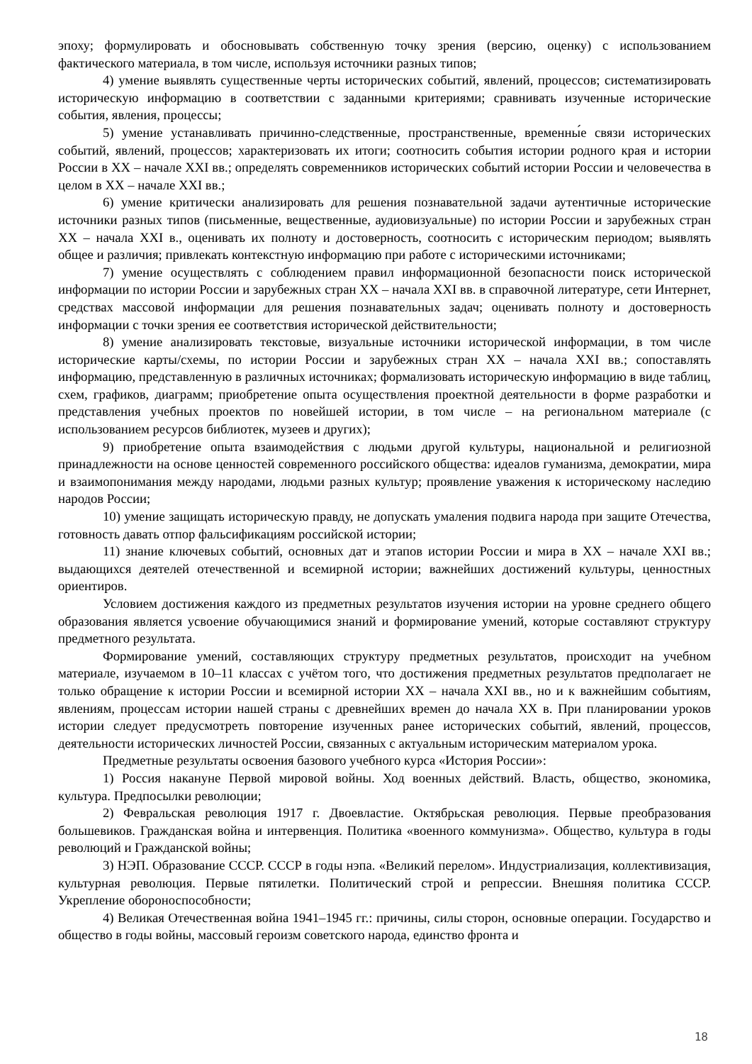эпоху; формулировать и обосновывать собственную точку зрения (версию, оценку) с использованием фактического материала, в том числе, используя источники разных типов;
4) умение выявлять существенные черты исторических событий, явлений, процессов; систематизировать историческую информацию в соответствии с заданными критериями; сравнивать изученные исторические события, явления, процессы;
5) умение устанавливать причинно-следственные, пространственные, временны́е связи исторических событий, явлений, процессов; характеризовать их итоги; соотносить события истории родного края и истории России в XX – начале XXI вв.; определять современников исторических событий истории России и человечества в целом в XX – начале XXI вв.;
6) умение критически анализировать для решения познавательной задачи аутентичные исторические источники разных типов (письменные, вещественные, аудиовизуальные) по истории России и зарубежных стран XX – начала XXI в., оценивать их полноту и достоверность, соотносить с историческим периодом; выявлять общее и различия; привлекать контекстную информацию при работе с историческими источниками;
7) умение осуществлять с соблюдением правил информационной безопасности поиск исторической информации по истории России и зарубежных стран XX – начала XXI вв. в справочной литературе, сети Интернет, средствах массовой информации для решения познавательных задач; оценивать полноту и достоверность информации с точки зрения ее соответствия исторической действительности;
8) умение анализировать текстовые, визуальные источники исторической информации, в том числе исторические карты/схемы, по истории России и зарубежных стран XX – начала XXI вв.; сопоставлять информацию, представленную в различных источниках; формализовать историческую информацию в виде таблиц, схем, графиков, диаграмм; приобретение опыта осуществления проектной деятельности в форме разработки и представления учебных проектов по новейшей истории, в том числе – на региональном материале (с использованием ресурсов библиотек, музеев и других);
9) приобретение опыта взаимодействия с людьми другой культуры, национальной и религиозной принадлежности на основе ценностей современного российского общества: идеалов гуманизма, демократии, мира и взаимопонимания между народами, людьми разных культур; проявление уважения к историческому наследию народов России;
10) умение защищать историческую правду, не допускать умаления подвига народа при защите Отечества, готовность давать отпор фальсификациям российской истории;
11) знание ключевых событий, основных дат и этапов истории России и мира в XX – начале XXI вв.; выдающихся деятелей отечественной и всемирной истории; важнейших достижений культуры, ценностных ориентиров.
Условием достижения каждого из предметных результатов изучения истории на уровне среднего общего образования является усвоение обучающимися знаний и формирование умений, которые составляют структуру предметного результата.
Формирование умений, составляющих структуру предметных результатов, происходит на учебном материале, изучаемом в 10–11 классах с учётом того, что достижения предметных результатов предполагает не только обращение к истории России и всемирной истории XX – начала XXI вв., но и к важнейшим событиям, явлениям, процессам истории нашей страны с древнейших времен до начала XX в. При планировании уроков истории следует предусмотреть повторение изученных ранее исторических событий, явлений, процессов, деятельности исторических личностей России, связанных с актуальным историческим материалом урока.
Предметные результаты освоения базового учебного курса «История России»:
1) Россия накануне Первой мировой войны. Ход военных действий. Власть, общество, экономика, культура. Предпосылки революции;
2) Февральская революция 1917 г. Двоевластие. Октябрьская революция. Первые преобразования большевиков. Гражданская война и интервенция. Политика «военного коммунизма». Общество, культура в годы революций и Гражданской войны;
3) НЭП. Образование СССР. СССР в годы нэпа. «Великий перелом». Индустриализация, коллективизация, культурная революция. Первые пятилетки. Политический строй и репрессии. Внешняя политика СССР. Укрепление обороноспособности;
4) Великая Отечественная война 1941–1945 гг.: причины, силы сторон, основные операции. Государство и общество в годы войны, массовый героизм советского народа, единство фронта и
18